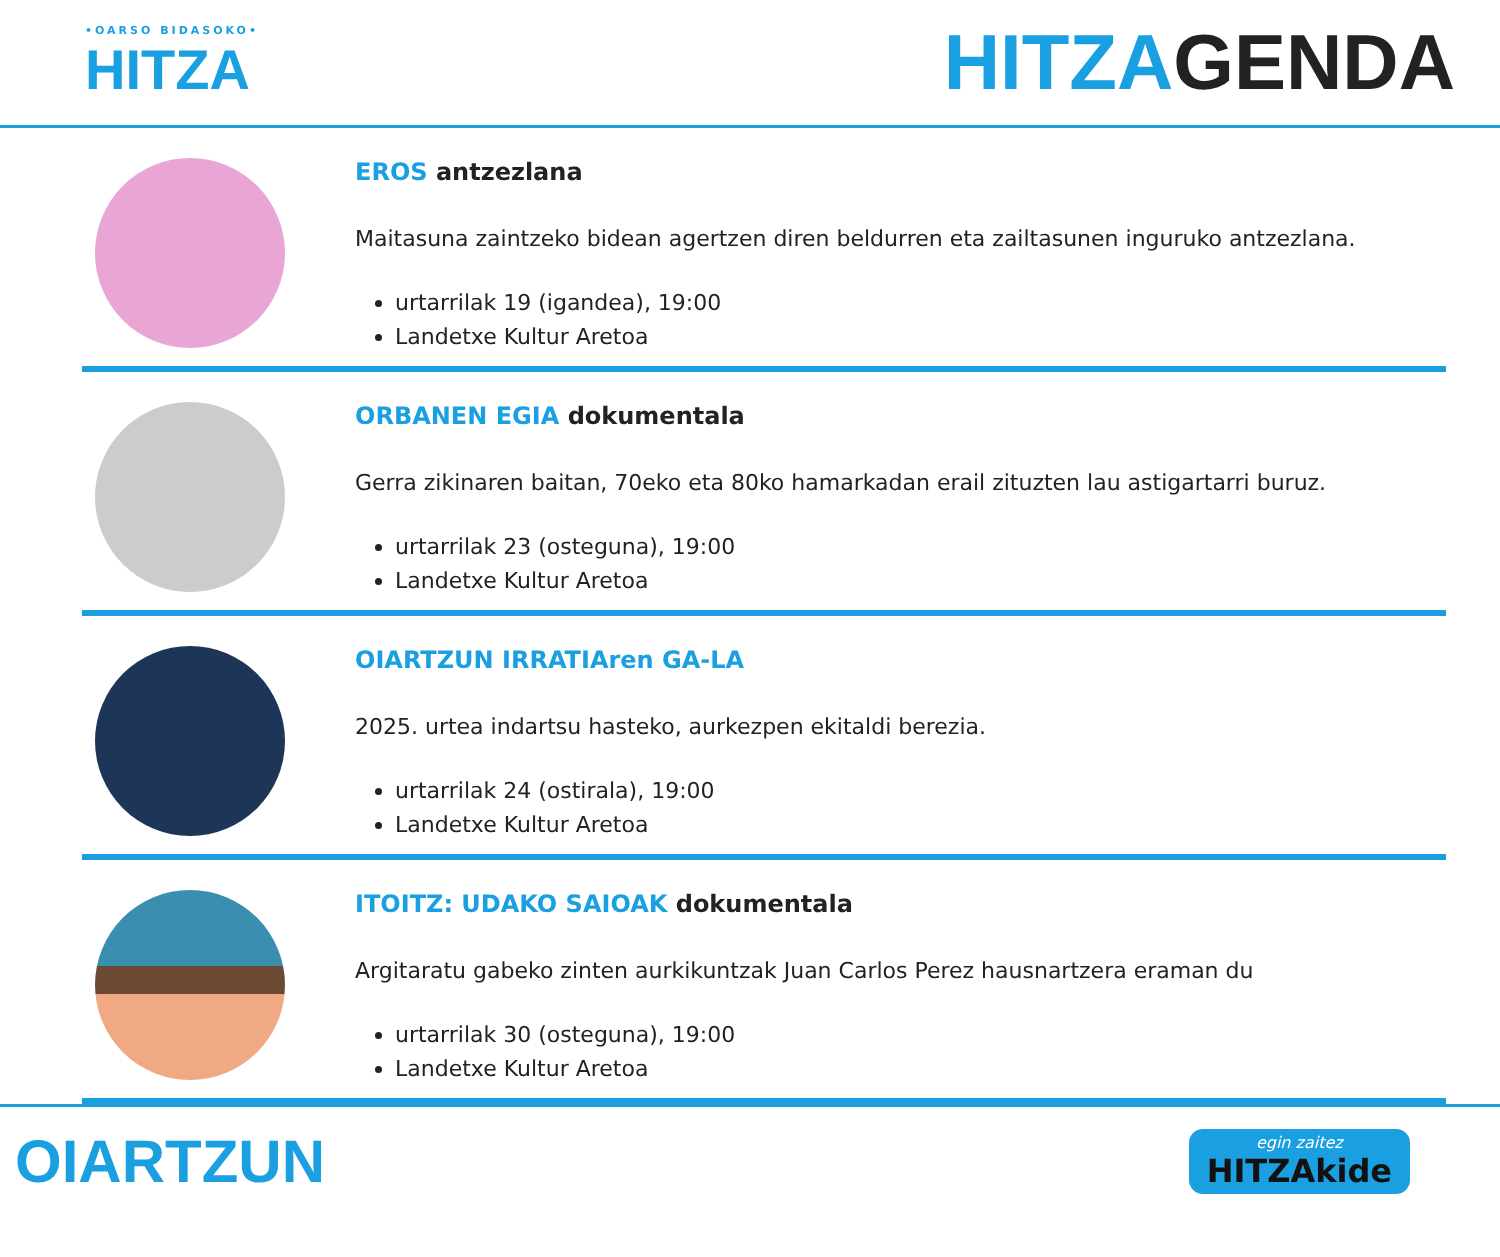•OARSO BIDASOKO•
HITZA
HITZAGENDA
EROS antzezlana
Maitasuna zaintzeko bidean agertzen diren beldurren eta zailtasunen inguruko antzezlana.
urtarrilak 19 (igandea), 19:00
Landetxe Kultur Aretoa
ORBANEN EGIA dokumentala
Gerra zikinaren baitan, 70eko eta 80ko hamarkadan erail zituzten lau astigartarri buruz.
urtarrilak 23 (osteguna), 19:00
Landetxe Kultur Aretoa
OIARTZUN IRRATIAren GA-LA
2025. urtea indartsu hasteko, aurkezpen ekitaldi berezia.
urtarrilak 24 (ostirala), 19:00
Landetxe Kultur Aretoa
ITOITZ: UDAKO SAIOAK dokumentala
Argitaratu gabeko zinten aurkikuntzak Juan Carlos Perez hausnartzera eraman du
urtarrilak 30 (osteguna), 19:00
Landetxe Kultur Aretoa
OIARTZUN
egin zaitez
HITZAkide